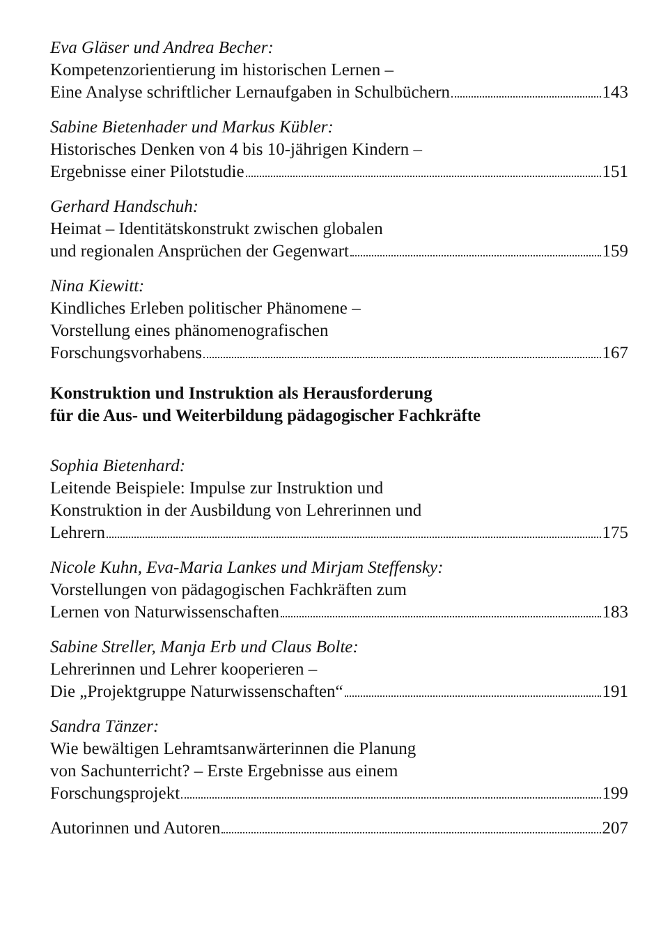Eva Gläser und Andrea Becher:
Kompetenzorientierung im historischen Lernen –
Eine Analyse schriftlicher Lernaufgaben in Schulbüchern 143
Sabine Bietenhader und Markus Kübler:
Historisches Denken von 4 bis 10-jährigen Kindern –
Ergebnisse einer Pilotstudie 151
Gerhard Handschuh:
Heimat – Identitätskonstrukt zwischen globalen
und regionalen Ansprüchen der Gegenwart 159
Nina Kiewitt:
Kindliches Erleben politischer Phänomene –
Vorstellung eines phänomenografischen
Forschungsvorhabens 167
Konstruktion und Instruktion als Herausforderung
für die Aus- und Weiterbildung pädagogischer Fachkräfte
Sophia Bietenhard:
Leitende Beispiele: Impulse zur Instruktion und
Konstruktion in der Ausbildung von Lehrerinnen und
Lehrern 175
Nicole Kuhn, Eva-Maria Lankes und Mirjam Steffensky:
Vorstellungen von pädagogischen Fachkräften zum
Lernen von Naturwissenschaften 183
Sabine Streller, Manja Erb und Claus Bolte:
Lehrerinnen und Lehrer kooperieren –
Die „Projektgruppe Naturwissenschaften“ 191
Sandra Tänzer:
Wie bewältigen Lehramtsanwärterinnen die Planung
von Sachunterricht? – Erste Ergebnisse aus einem
Forschungsprojekt 199
Autorinnen und Autoren 207